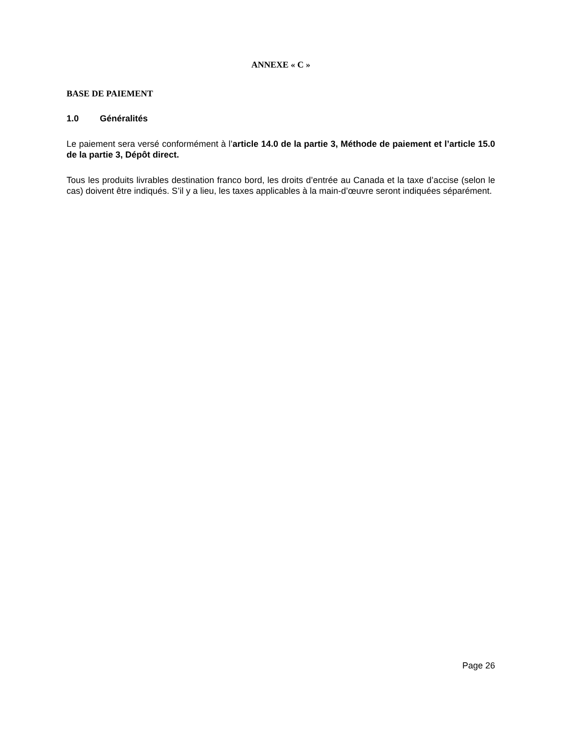ANNEXE « C »
BASE DE PAIEMENT
1.0 Généralités
Le paiement sera versé conformément à l’article 14.0 de la partie 3, Méthode de paiement et l’article 15.0 de la partie 3, Dépôt direct.
Tous les produits livrables destination franco bord, les droits d’entrée au Canada et la taxe d’accise (selon le cas) doivent être indiqués. S’il y a lieu, les taxes applicables à la main-d’œuvre seront indiquées séparément.
Page 26